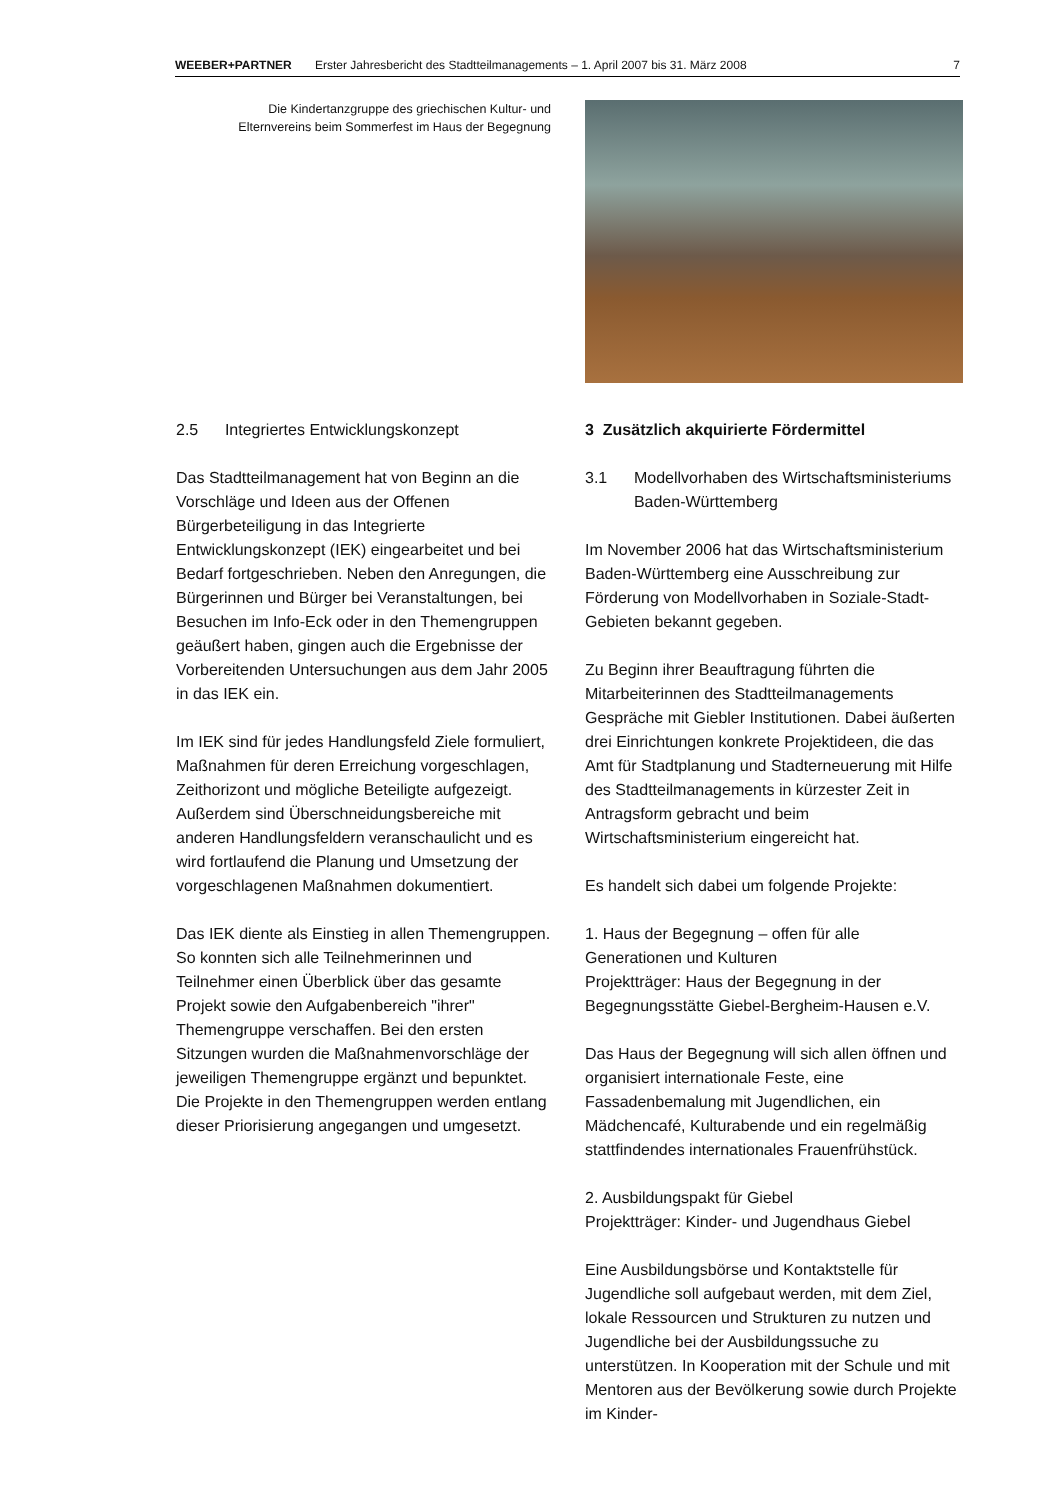WEEBER+PARTNER Erster Jahresbericht des Stadtteilmanagements – 1. April 2007 bis 31. März 2008 7
Die Kindertanzgruppe des griechischen Kultur- und
Elternvereins beim Sommerfest im Haus der Begegnung
2.5 Integriertes Entwicklungskonzept
Das Stadtteilmanagement hat von Beginn an die Vorschläge und Ideen aus der Offenen Bürgerbeteiligung in das Integrierte Entwicklungskonzept (IEK) eingearbeitet und bei Bedarf fortgeschrieben. Neben den Anregungen, die Bürgerinnen und Bürger bei Veranstaltungen, bei Besuchen im Info-Eck oder in den Themengruppen geäußert haben, gingen auch die Ergebnisse der Vorbereitenden Untersuchungen aus dem Jahr 2005 in das IEK ein.
Im IEK sind für jedes Handlungsfeld Ziele formuliert, Maßnahmen für deren Erreichung vorgeschlagen, Zeithorizont und mögliche Beteiligte aufgezeigt. Außerdem sind Überschneidungsbereiche mit anderen Handlungsfeldern veranschaulicht und es wird fortlaufend die Planung und Umsetzung der vorgeschlagenen Maßnahmen dokumentiert.
Das IEK diente als Einstieg in allen Themengruppen. So konnten sich alle Teilnehmerinnen und Teilnehmer einen Überblick über das gesamte Projekt sowie den Aufgabenbereich "ihrer" Themengruppe verschaffen. Bei den ersten Sitzungen wurden die Maßnahmenvorschläge der jeweiligen Themengruppe ergänzt und bepunktet. Die Projekte in den Themengruppen werden entlang dieser Priorisierung angegangen und umgesetzt.
3 Zusätzlich akquirierte Fördermittel
3.1 Modellvorhaben des Wirtschaftsministeriums
Baden-Württemberg
Im November 2006 hat das Wirtschaftsministerium Baden-Württemberg eine Ausschreibung zur Förderung von Modellvorhaben in Soziale-Stadt-Gebieten bekannt gegeben.
Zu Beginn ihrer Beauftragung führten die Mitarbeiterinnen des Stadtteilmanagements Gespräche mit Giebler Institutionen. Dabei äußerten drei Einrichtungen konkrete Projektideen, die das Amt für Stadtplanung und Stadterneuerung mit Hilfe des Stadtteilmanagements in kürzester Zeit in Antragsform gebracht und beim Wirtschaftsministerium eingereicht hat.
Es handelt sich dabei um folgende Projekte:
1. Haus der Begegnung – offen für alle Generationen und Kulturen
Projektträger: Haus der Begegnung in der Begegnungsstätte Giebel-Bergheim-Hausen e.V.
Das Haus der Begegnung will sich allen öffnen und organisiert internationale Feste, eine Fassadenbemalung mit Jugendlichen, ein Mädchencafé, Kulturabende und ein regelmäßig stattfindendes internationales Frauenfrühstück.
2. Ausbildungspakt für Giebel
Projektträger: Kinder- und Jugendhaus Giebel
Eine Ausbildungsbörse und Kontaktstelle für Jugendliche soll aufgebaut werden, mit dem Ziel, lokale Ressourcen und Strukturen zu nutzen und Jugendliche bei der Ausbildungssuche zu unterstützen. In Kooperation mit der Schule und mit Mentoren aus der Bevölkerung sowie durch Projekte im Kinder-